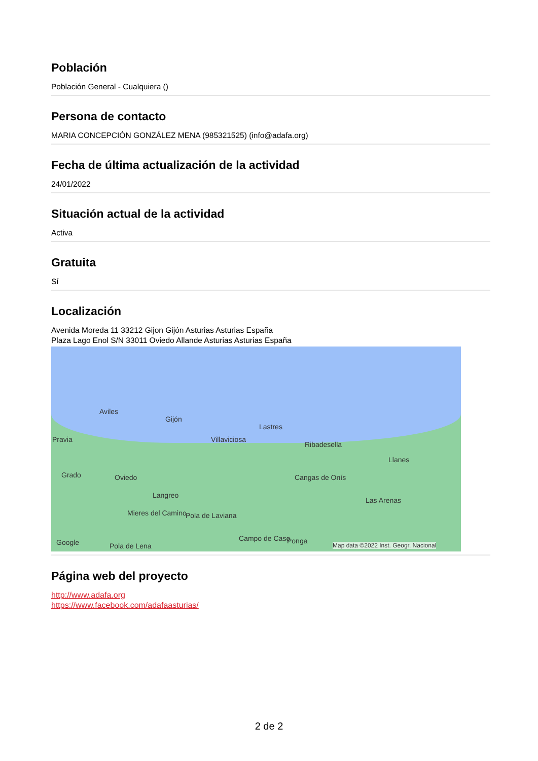Población
Población General - Cualquiera ()
Persona de contacto
MARIA CONCEPCIÓN GONZÁLEZ MENA (985321525) (info@adafa.org)
Fecha de última actualización de la actividad
24/01/2022
Situación actual de la actividad
Activa
Gratuita
Sí
Localización
Avenida Moreda 11 33212 Gijon Gijón Asturias Asturias España
Plaza Lago Enol S/N 33011 Oviedo Allande Asturias Asturias España
Aviles
Gijón
Lastres
Pravia Villaviciosa
Ribadesella
Llanes
Grado Oviedo Cangas de Onís
Las Arenas
Langreo
Mieres del Camino Pola de Laviana
Campo de Caso Ponga Google Pola de Lena Map data ©2022 Inst. Geogr. Nacional
Página web del proyecto
http://www.adafa.org
https://www.facebook.com/adafaasturias/
2 de 2